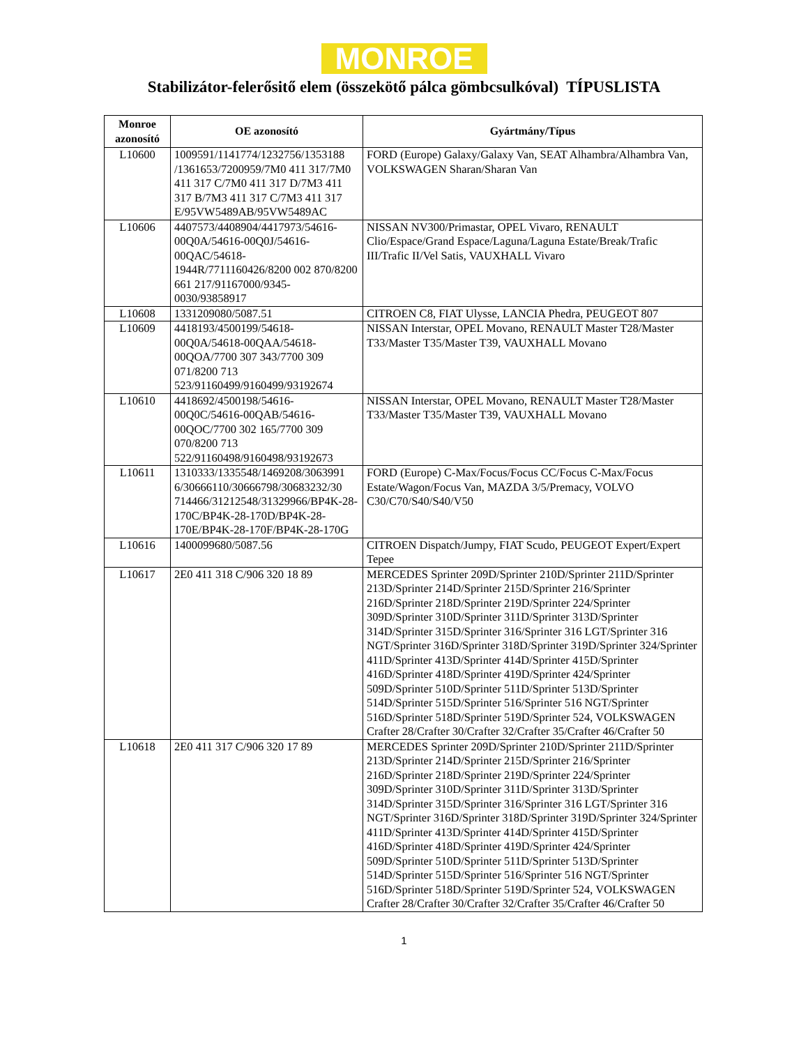MONROE
Stabilizátor-felerősitő elem (összekötő pálca gömbcsulkóval) TÍPUSLISTA
| Monroe azonosító | OE azonosító | Gyártmány/Típus |
| --- | --- | --- |
| L10600 | 1009591/1141774/1232756/1353188 /1361653/7200959/7M0 411 317/7M0 411 317 C/7M0 411 317 D/7M3 411 317 B/7M3 411 317 C/7M3 411 317 E/95VW5489AB/95VW5489AC | FORD (Europe) Galaxy/Galaxy Van, SEAT Alhambra/Alhambra Van, VOLKSWAGEN Sharan/Sharan Van |
| L10606 | 4407573/4408904/4417973/54616-00Q0A/54616-00Q0J/54616-00QAC/54618-1944R/7711160426/8200 002 870/8200 661 217/91167000/9345-0030/93858917 | NISSAN NV300/Primastar, OPEL Vivaro, RENAULT Clio/Espace/Grand Espace/Laguna/Laguna Estate/Break/Trafic III/Trafic II/Vel Satis, VAUXHALL Vivaro |
| L10608 | 1331209080/5087.51 | CITROEN C8, FIAT Ulysse, LANCIA Phedra, PEUGEOT 807 |
| L10609 | 4418193/4500199/54618-00Q0A/54618-00QAA/54618-00QOA/7700 307 343/7700 309 071/8200 713 523/91160499/9160499/93192674 | NISSAN Interstar, OPEL Movano, RENAULT Master T28/Master T33/Master T35/Master T39, VAUXHALL Movano |
| L10610 | 4418692/4500198/54616-00Q0C/54616-00QAB/54616-00QOC/7700 302 165/7700 309 070/8200 713 522/91160498/9160498/93192673 | NISSAN Interstar, OPEL Movano, RENAULT Master T28/Master T33/Master T35/Master T39, VAUXHALL Movano |
| L10611 | 1310333/1335548/1469208/3063991 6/30666110/30666798/30683232/30 714466/31212548/31329966/BP4K-28-170C/BP4K-28-170D/BP4K-28-170E/BP4K-28-170F/BP4K-28-170G | FORD (Europe) C-Max/Focus/Focus CC/Focus C-Max/Focus Estate/Wagon/Focus Van, MAZDA 3/5/Premacy, VOLVO C30/C70/S40/S40/V50 |
| L10616 | 1400099680/5087.56 | CITROEN Dispatch/Jumpy, FIAT Scudo, PEUGEOT Expert/Expert Tepee |
| L10617 | 2E0 411 318 C/906 320 18 89 | MERCEDES Sprinter 209D/Sprinter 210D/Sprinter 211D/Sprinter 213D/Sprinter 214D/Sprinter 215D/Sprinter 216/Sprinter 216D/Sprinter 218D/Sprinter 219D/Sprinter 224/Sprinter 309D/Sprinter 310D/Sprinter 311D/Sprinter 313D/Sprinter 314D/Sprinter 315D/Sprinter 316/Sprinter 316 LGT/Sprinter 316 NGT/Sprinter 316D/Sprinter 318D/Sprinter 319D/Sprinter 324/Sprinter 411D/Sprinter 413D/Sprinter 414D/Sprinter 415D/Sprinter 416D/Sprinter 418D/Sprinter 419D/Sprinter 424/Sprinter 509D/Sprinter 510D/Sprinter 511D/Sprinter 513D/Sprinter 514D/Sprinter 515D/Sprinter 516/Sprinter 516 NGT/Sprinter 516D/Sprinter 518D/Sprinter 519D/Sprinter 524, VOLKSWAGEN Crafter 28/Crafter 30/Crafter 32/Crafter 35/Crafter 46/Crafter 50 |
| L10618 | 2E0 411 317 C/906 320 17 89 | MERCEDES Sprinter 209D/Sprinter 210D/Sprinter 211D/Sprinter 213D/Sprinter 214D/Sprinter 215D/Sprinter 216/Sprinter 216D/Sprinter 218D/Sprinter 219D/Sprinter 224/Sprinter 309D/Sprinter 310D/Sprinter 311D/Sprinter 313D/Sprinter 314D/Sprinter 315D/Sprinter 316/Sprinter 316 LGT/Sprinter 316 NGT/Sprinter 316D/Sprinter 318D/Sprinter 319D/Sprinter 324/Sprinter 411D/Sprinter 413D/Sprinter 414D/Sprinter 415D/Sprinter 416D/Sprinter 418D/Sprinter 419D/Sprinter 424/Sprinter 509D/Sprinter 510D/Sprinter 511D/Sprinter 513D/Sprinter 514D/Sprinter 515D/Sprinter 516/Sprinter 516 NGT/Sprinter 516D/Sprinter 518D/Sprinter 519D/Sprinter 524, VOLKSWAGEN Crafter 28/Crafter 30/Crafter 32/Crafter 35/Crafter 46/Crafter 50 |
1